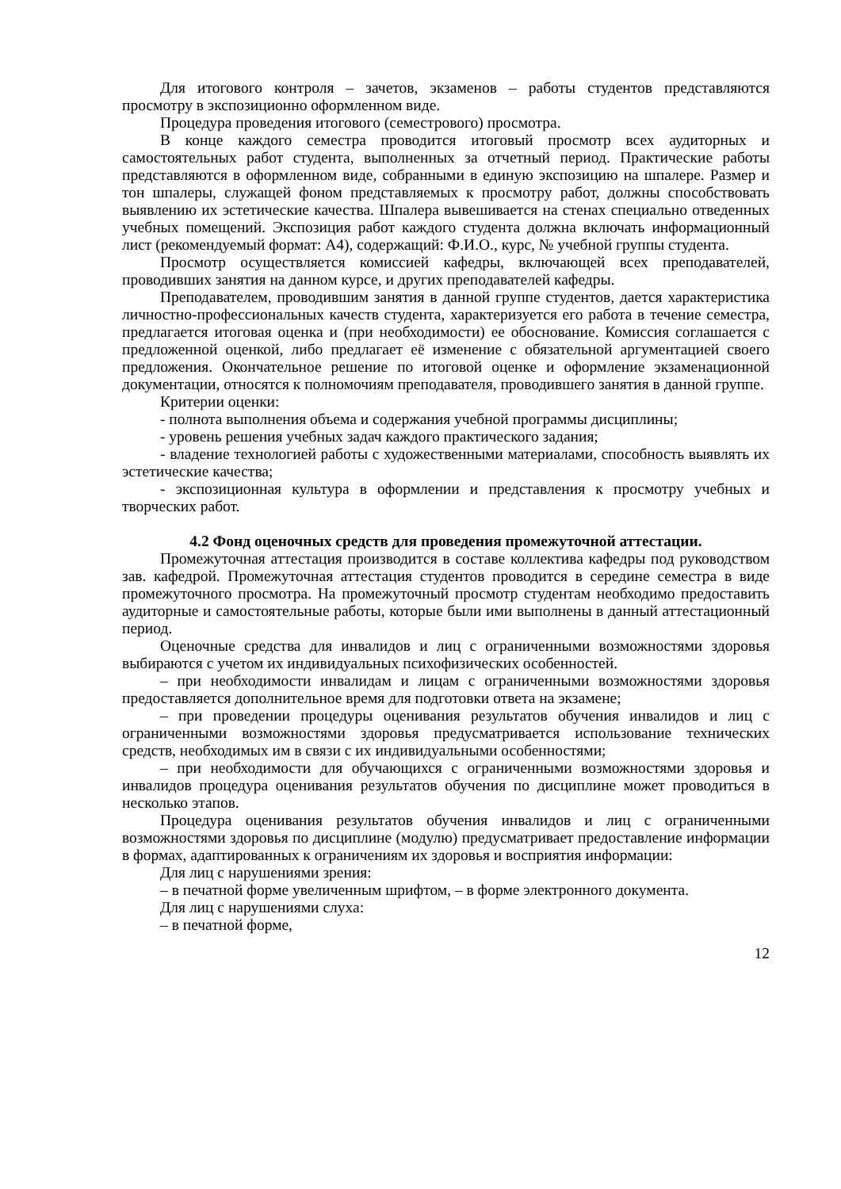Для итогового контроля – зачетов, экзаменов – работы студентов представляются просмотру в экспозиционно оформленном виде.
Процедура проведения итогового (семестрового) просмотра.
В конце каждого семестра проводится итоговый просмотр всех аудиторных и самостоятельных работ студента, выполненных за отчетный период. Практические работы представляются в оформленном виде, собранными в единую экспозицию на шпалере. Размер и тон шпалеры, служащей фоном представляемых к просмотру работ, должны способствовать выявлению их эстетические качества. Шпалера вывешивается на стенах специально отведенных учебных помещений. Экспозиция работ каждого студента должна включать информационный лист (рекомендуемый формат: А4), содержащий: Ф.И.О., курс, № учебной группы студента.
Просмотр осуществляется комиссией кафедры, включающей всех преподавателей, проводивших занятия на данном курсе, и других преподавателей кафедры.
Преподавателем, проводившим занятия в данной группе студентов, дается характеристика личностно-профессиональных качеств студента, характеризуется его работа в течение семестра, предлагается итоговая оценка и (при необходимости) ее обоснование. Комиссия соглашается с предложенной оценкой, либо предлагает её изменение с обязательной аргументацией своего предложения. Окончательное решение по итоговой оценке и оформление экзаменационной документации, относятся к полномочиям преподавателя, проводившего занятия в данной группе.
Критерии оценки:
- полнота выполнения объема и содержания учебной программы дисциплины;
- уровень решения учебных задач каждого практического задания;
- владение технологией работы с художественными материалами, способность выявлять их эстетические качества;
- экспозиционная культура в оформлении и представления к просмотру учебных и творческих работ.
4.2 Фонд оценочных средств для проведения промежуточной аттестации.
Промежуточная аттестация производится в составе коллектива кафедры под руководством зав. кафедрой. Промежуточная аттестация студентов проводится в середине семестра в виде промежуточного просмотра. На промежуточный просмотр студентам необходимо предоставить аудиторные и самостоятельные работы, которые были ими выполнены в данный аттестационный период.
Оценочные средства для инвалидов и лиц с ограниченными возможностями здоровья выбираются с учетом их индивидуальных психофизических особенностей.
– при необходимости инвалидам и лицам с ограниченными возможностями здоровья предоставляется дополнительное время для подготовки ответа на экзамене;
– при проведении процедуры оценивания результатов обучения инвалидов и лиц с ограниченными возможностями здоровья предусматривается использование технических средств, необходимых им в связи с их индивидуальными особенностями;
– при необходимости для обучающихся с ограниченными возможностями здоровья и инвалидов процедура оценивания результатов обучения по дисциплине может проводиться в несколько этапов.
Процедура оценивания результатов обучения инвалидов и лиц с ограниченными возможностями здоровья по дисциплине (модулю) предусматривает предоставление информации в формах, адаптированных к ограничениям их здоровья и восприятия информации:
Для лиц с нарушениями зрения:
– в печатной форме увеличенным шрифтом, – в форме электронного документа.
Для лиц с нарушениями слуха:
– в печатной форме,
12